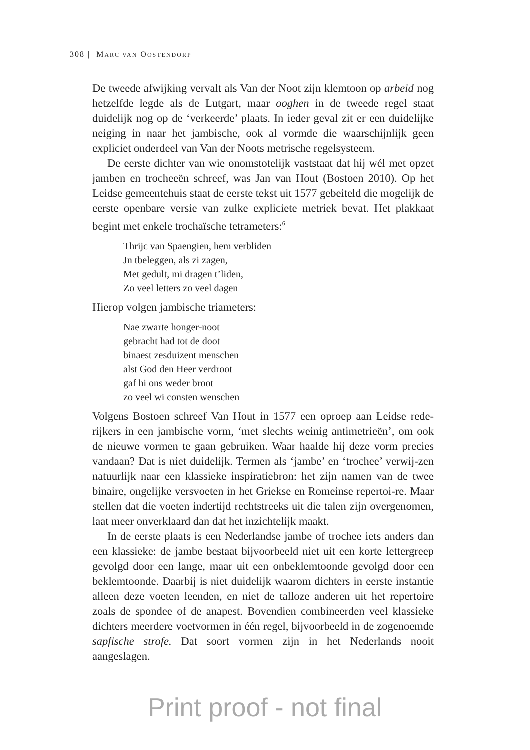308 | MARC VAN OOSTENDORP
De tweede afwijking vervalt als Van der Noot zijn klemtoon op arbeid nog hetzelfde legde als de Lutgart, maar ooghen in de tweede regel staat duidelijk nog op de ‘verkeerde’ plaats. In ieder geval zit er een duidelijke neiging in naar het jambische, ook al vormde die waarschijnlijk geen expliciet onderdeel van Van der Noots metrische regelsysteem.
De eerste dichter van wie onomstotelijk vaststaat dat hij wél met opzet jamben en trocheeën schreef, was Jan van Hout (Bostoen 2010). Op het Leidse gemeentehuis staat de eerste tekst uit 1577 gebeiteld die mogelijk de eerste openbare versie van zulke expliciete metriek bevat. Het plakkaat begint met enkele trochaïsche tetrameters:<sup>6</sup>
Thrijc van Spaengien, hem verbliden
Jn tbeleggen, als zi zagen,
Met gedult, mi dragen t’liden,
Zo veel letters zo veel dagen
Hierop volgen jambische triameters:
Nae zwarte honger-noot
gebracht had tot de doot
binaest zesduizent menschen
alst God den Heer verdroot
gaf hi ons weder broot
zo veel wi consten wenschen
Volgens Bostoen schreef Van Hout in 1577 een oproep aan Leidse rede-rijkers in een jambische vorm, ‘met slechts weinig antimetrieën’, om ook de nieuwe vormen te gaan gebruiken. Waar haalde hij deze vorm precies vandaan? Dat is niet duidelijk. Termen als ‘jambe’ en ‘trochee’ verwij-zen natuurlijk naar een klassieke inspiratiebron: het zijn namen van de twee binaire, ongelijke versvoeten in het Griekse en Romeinse repertoi-re. Maar stellen dat die voeten indertijd rechtstreeks uit die talen zijn overgenomen, laat meer onverklaard dan dat het inzichtelijk maakt.
In de eerste plaats is een Nederlandse jambe of trochee iets anders dan een klassieke: de jambe bestaat bijvoorbeeld niet uit een korte lettergreep gevolgd door een lange, maar uit een onbeklemtoonde gevolgd door een beklemtoonde. Daarbij is niet duidelijk waarom dichters in eerste instantie alleen deze voeten leenden, en niet de talloze anderen uit het repertoire zoals de spondee of de anapest. Bovendien combineerden veel klassieke dichters meerdere voetvormen in één regel, bijvoorbeeld in de zogenoemde sapfische strofe. Dat soort vormen zijn in het Nederlands nooit aangeslagen.
Print proof - not final